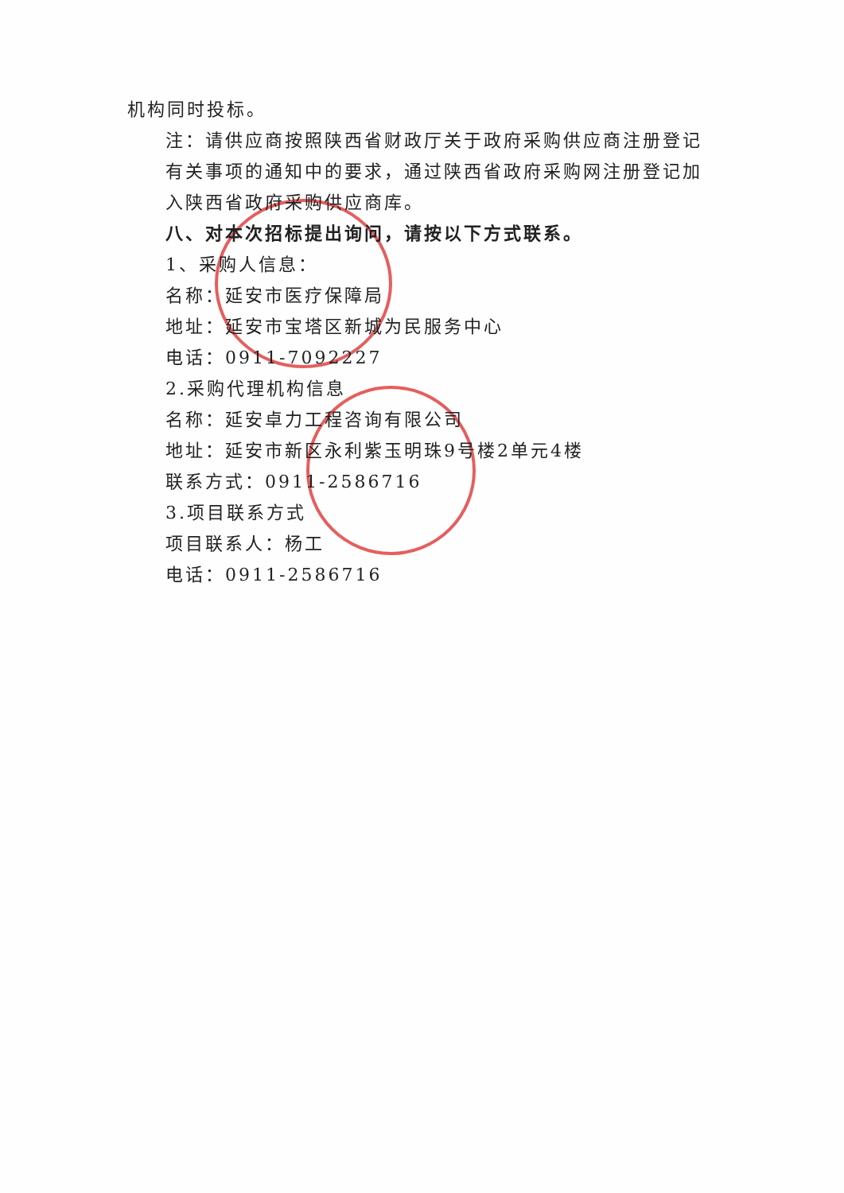机构同时投标。
注：请供应商按照陕西省财政厅关于政府采购供应商注册登记有关事项的通知中的要求，通过陕西省政府采购网注册登记加入陕西省政府采购供应商库。
八、对本次招标提出询问，请按以下方式联系。
1、采购人信息：
名称：延安市医疗保障局
地址：延安市宝塔区新城为民服务中心
电话：0911-7092227
2.采购代理机构信息
名称：延安卓力工程咨询有限公司
地址：延安市新区永利紫玉明珠9号楼2单元4楼
联系方式：0911-2586716
3.项目联系方式
项目联系人：杨工
电话：0911-2586716